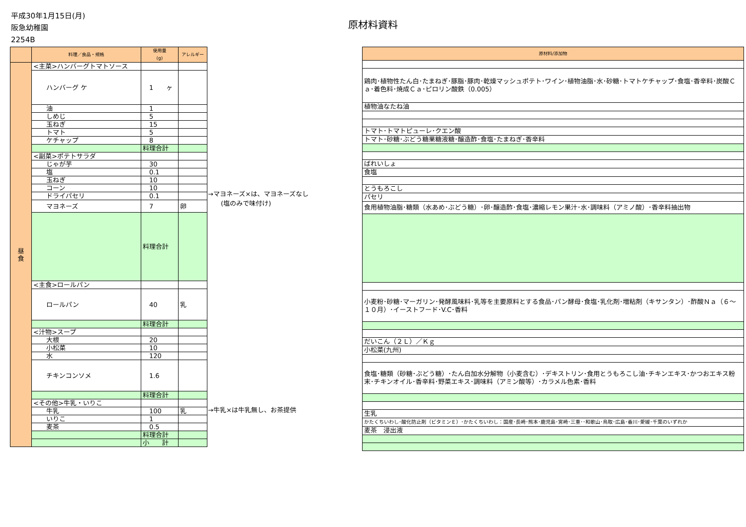平成30年1月15日(月)
阪急幼稚園
2254B
原材料資料
| | 料理／食品・規格 | 使用量 (g) | アレルギー |
| --- | --- | --- | --- |
| 昼 食 | <主菜>ハンバーグトマトソース | | |
| | ハンバーグ ケ | 1 ヶ | |
| | 油 | 1 | |
| | しめじ | 5 | |
| | 玉ねぎ | 15 | |
| | トマト | 5 | |
| | ケチャップ | 8 | |
| | | 料理合計 | |
| | <副菜>ポテトサラダ | | |
| | じゃが芋 | 30 | |
| | 塩 | 0.1 | |
| | 玉ねぎ | 10 | |
| | コーン | 10 | |
| | ドライパセリ | 0.1 | |
| | マヨネーズ | 7 | 卵 |
| | | 料理合計 | |
| | <主食>ロールパン | | |
| | ロールパン | 40 | 乳 |
| | | 料理合計 | |
| | <汁物>スープ | | |
| | 大根 | 20 | |
| | 小松菜 | 10 | |
| | 水 | 120 | |
| | チキンコンソメ | 1.6 | |
| | | 料理合計 | |
| | <その他>牛乳・いりこ | | |
| | 牛乳 | 100 | 乳 |
| | いりこ | 1 | |
| | 麦茶 | 0.5 | |
| | | 料理合計 | |
| | | 小 計 | |
→マヨネーズ×は、マヨネーズなし
　　(塩のみで味付け)
→牛乳×は牛乳無し、お茶提供
| 原材料/添加物 |
| --- |
| 鶏肉･植物性たん白･たまねぎ･豚脂･豚肉･乾燥マッシュポテト･ワイン･植物油脂･水･砂糖･トマトケチャップ･食塩･香辛料･炭酸Ｃａ･着色料･焼成Ｃａ･ピロリン酸鉄（0.005） |
| 植物油なたね油 |
| トマト･トマトピューレ･クエン酸 |
| トマト･砂糖･ぶどう糖果糖液糖･醸造酢･食塩･たまねぎ･香辛料 |
| ばれいしょ |
| 食塩 |
| とうもろこし |
| パセリ |
| 食用植物油脂･糖類（水あめ･ぶどう糖）･卵･醸造酢･食塩･濃縮レモン果汁･水･調味料（アミノ酸）･香辛料抽出物 |
| 小麦粉･砂糖･マーガリン･発酵風味料･乳等を主要原料とする食品･パン酵母･食塩･乳化剤･増粘剤（キサンタン）･酢酸Ｎａ（６～１０月）･イーストフード･V.C･香料 |
| だいこん（２Ｌ）／Ｋｇ |
| 小松菜(九州) |
| 食塩･糖類（砂糖･ぶどう糖）･たん白加水分解物（小麦含む）･デキストリン･食用とうもろこし油･チキンエキス･かつおエキス粉末･チキンオイル･香辛料･野菜エキス･調味料（アミン酸等）･カラメル色素･香料 |
| 生乳 |
| かたくちいわし･酸化防止剤（ビタミンＥ）･かたくちいわし：国産･長崎･熊本･鹿児島･宮崎･三重･･和歌山･鳥取･広島･香川･愛媛･千葉のいずれか |
| 麦茶 浸出液 |